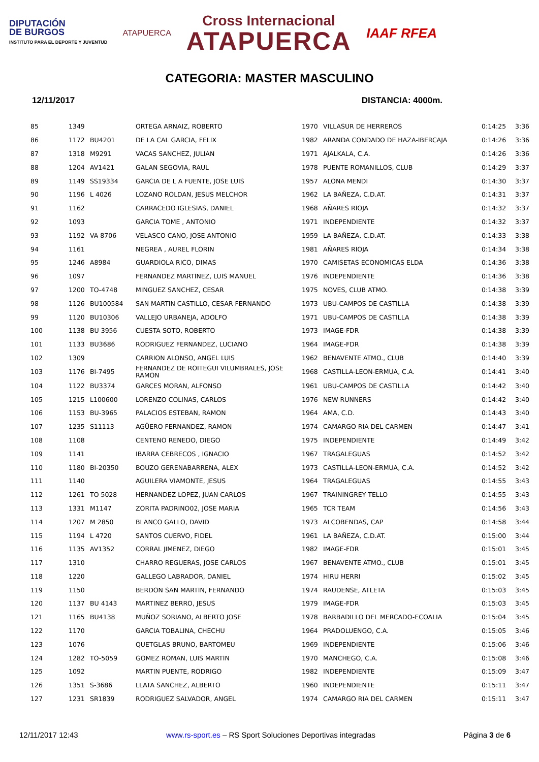DIPUTACIÓN
DE BURGOS
INSTITUTO PARA EL DEPORTE Y JUVENTUD
ATAPUERCA
Cross Internacional
ATAPUERCA
IAAF RFEA
CATEGORIA: MASTER MASCULINO
12/11/2017 DISTANCIA: 4000m.
| 85 | 1349 | | ORTEGA ARNAIZ, ROBERTO | 1970 | VILLASUR DE HERREROS | 0:14:25 | 3:36 |
| 86 | 1172 | BU4201 | DE LA CAL GARCIA, FELIX | 1982 | ARANDA CONDADO DE HAZA-IBERCAJA | 0:14:26 | 3:36 |
| 87 | 1318 | M9291 | VACAS SANCHEZ, JULIAN | 1971 | AJALKALA, C.A. | 0:14:26 | 3:36 |
| 88 | 1204 | AV1421 | GALAN SEGOVIA, RAUL | 1978 | PUENTE ROMANILLOS, CLUB | 0:14:29 | 3:37 |
| 89 | 1149 | SS19334 | GARCIA DE L A FUENTE, JOSE LUIS | 1957 | ALONA MENDI | 0:14:30 | 3:37 |
| 90 | 1196 | L 4026 | LOZANO ROLDAN, JESUS MELCHOR | 1962 | LA BAÑEZA, C.D.AT. | 0:14:31 | 3:37 |
| 91 | 1162 | | CARRACEDO IGLESIAS, DANIEL | 1968 | AÑARES RIOJA | 0:14:32 | 3:37 |
| 92 | 1093 | | GARCIA TOME , ANTONIO | 1971 | INDEPENDIENTE | 0:14:32 | 3:37 |
| 93 | 1192 | VA 8706 | VELASCO CANO, JOSE ANTONIO | 1959 | LA BAÑEZA, C.D.AT. | 0:14:33 | 3:38 |
| 94 | 1161 | | NEGREA , AUREL FLORIN | 1981 | AÑARES RIOJA | 0:14:34 | 3:38 |
| 95 | 1246 | A8984 | GUARDIOLA RICO, DIMAS | 1970 | CAMISETAS ECONOMICAS ELDA | 0:14:36 | 3:38 |
| 96 | 1097 | | FERNANDEZ MARTINEZ, LUIS MANUEL | 1976 | INDEPENDIENTE | 0:14:36 | 3:38 |
| 97 | 1200 | TO-4748 | MINGUEZ SANCHEZ, CESAR | 1975 | NOVES, CLUB ATMO. | 0:14:38 | 3:39 |
| 98 | 1126 | BU100584 | SAN MARTIN CASTILLO, CESAR FERNANDO | 1973 | UBU-CAMPOS DE CASTILLA | 0:14:38 | 3:39 |
| 99 | 1120 | BU10306 | VALLEJO URBANEJA, ADOLFO | 1971 | UBU-CAMPOS DE CASTILLA | 0:14:38 | 3:39 |
| 100 | 1138 | BU 3956 | CUESTA SOTO, ROBERTO | 1973 | IMAGE-FDR | 0:14:38 | 3:39 |
| 101 | 1133 | BU3686 | RODRIGUEZ FERNANDEZ, LUCIANO | 1964 | IMAGE-FDR | 0:14:38 | 3:39 |
| 102 | 1309 | | CARRION ALONSO, ANGEL LUIS | 1962 | BENAVENTE ATMO., CLUB | 0:14:40 | 3:39 |
| 103 | 1176 | BI-7495 | FERNANDEZ DE ROITEGUI VILUMBRALES, JOSE RAMON | 1968 | CASTILLA-LEON-ERMUA, C.A. | 0:14:41 | 3:40 |
| 104 | 1122 | BU3374 | GARCES MORAN, ALFONSO | 1961 | UBU-CAMPOS DE CASTILLA | 0:14:42 | 3:40 |
| 105 | 1215 | L100600 | LORENZO COLINAS, CARLOS | 1976 | NEW RUNNERS | 0:14:42 | 3:40 |
| 106 | 1153 | BU-3965 | PALACIOS ESTEBAN, RAMON | 1964 | AMA, C.D. | 0:14:43 | 3:40 |
| 107 | 1235 | S11113 | AGÜERO FERNANDEZ, RAMON | 1974 | CAMARGO RIA DEL CARMEN | 0:14:47 | 3:41 |
| 108 | 1108 | | CENTENO RENEDO, DIEGO | 1975 | INDEPENDIENTE | 0:14:49 | 3:42 |
| 109 | 1141 | | IBARRA CEBRECOS , IGNACIO | 1967 | TRAGALEGUAS | 0:14:52 | 3:42 |
| 110 | 1180 | BI-20350 | BOUZO GERENABARRENA, ALEX | 1973 | CASTILLA-LEON-ERMUA, C.A. | 0:14:52 | 3:42 |
| 111 | 1140 | | AGUILERA VIAMONTE, JESUS | 1964 | TRAGALEGUAS | 0:14:55 | 3:43 |
| 112 | 1261 | TO 5028 | HERNANDEZ LOPEZ, JUAN CARLOS | 1967 | TRAININGREY TELLO | 0:14:55 | 3:43 |
| 113 | 1331 | M1147 | ZORITA PADRINO02, JOSE MARIA | 1965 | TCR TEAM | 0:14:56 | 3:43 |
| 114 | 1207 | M 2850 | BLANCO GALLO, DAVID | 1973 | ALCOBENDAS, CAP | 0:14:58 | 3:44 |
| 115 | 1194 | L 4720 | SANTOS CUERVO, FIDEL | 1961 | LA BAÑEZA, C.D.AT. | 0:15:00 | 3:44 |
| 116 | 1135 | AV1352 | CORRAL JIMENEZ, DIEGO | 1982 | IMAGE-FDR | 0:15:01 | 3:45 |
| 117 | 1310 | | CHARRO REGUERAS, JOSE CARLOS | 1967 | BENAVENTE ATMO., CLUB | 0:15:01 | 3:45 |
| 118 | 1220 | | GALLEGO LABRADOR, DANIEL | 1974 | HIRU HERRI | 0:15:02 | 3:45 |
| 119 | 1150 | | BERDON SAN MARTIN, FERNANDO | 1974 | RAUDENSE, ATLETA | 0:15:03 | 3:45 |
| 120 | 1137 | BU 4143 | MARTINEZ BERRO, JESUS | 1979 | IMAGE-FDR | 0:15:03 | 3:45 |
| 121 | 1165 | BU4138 | MUÑOZ SORIANO, ALBERTO JOSE | 1978 | BARBADILLO DEL MERCADO-ECOALIA | 0:15:04 | 3:45 |
| 122 | 1170 | | GARCIA TOBALINA, CHECHU | 1964 | PRADOLUENGO, C.A. | 0:15:05 | 3:46 |
| 123 | 1076 | | QUETGLAS BRUNO, BARTOMEU | 1969 | INDEPENDIENTE | 0:15:06 | 3:46 |
| 124 | 1282 | TO-5059 | GOMEZ ROMAN, LUIS MARTIN | 1970 | MANCHEGO, C.A. | 0:15:08 | 3:46 |
| 125 | 1092 | | MARTIN PUENTE, RODRIGO | 1982 | INDEPENDIENTE | 0:15:09 | 3:47 |
| 126 | 1351 | S-3686 | LLATA SANCHEZ, ALBERTO | 1960 | INDEPENDIENTE | 0:15:11 | 3:47 |
| 127 | 1231 | SR1839 | RODRIGUEZ SALVADOR, ANGEL | 1974 | CAMARGO RIA DEL CARMEN | 0:15:11 | 3:47 |
12/11/2017 12:43 www.rs-sport.es – RS Sport Soluciones Deportivas integradas Página 3 de 6